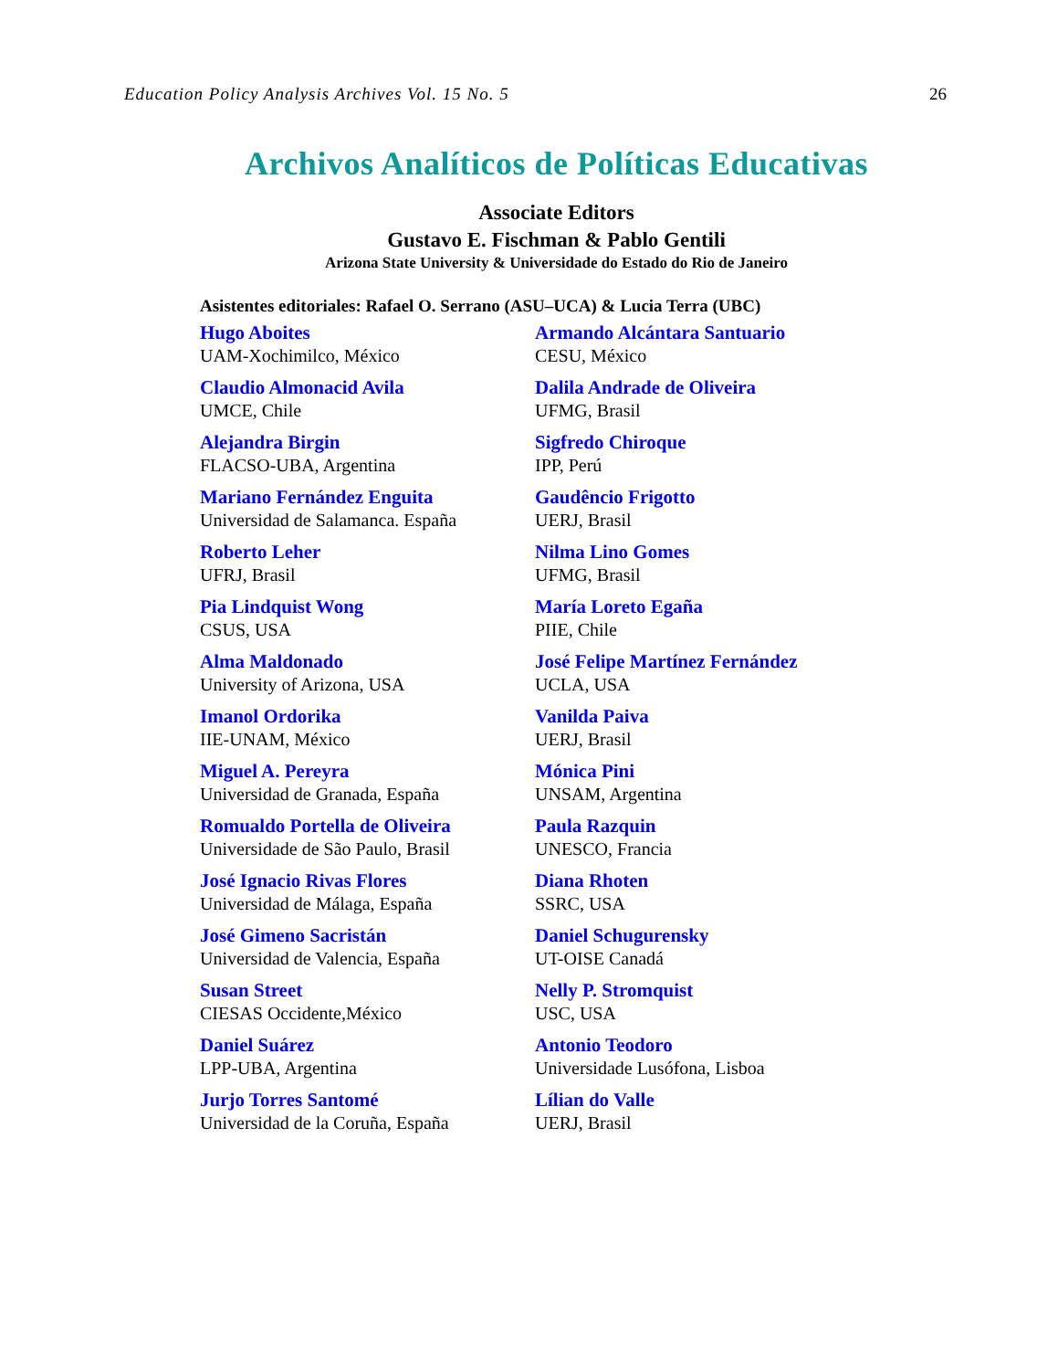Education Policy Analysis Archives Vol. 15 No. 5 26
Archivos Analíticos de Políticas Educativas
Associate Editors
Gustavo E. Fischman & Pablo Gentili
Arizona State University & Universidade do Estado do Rio de Janeiro
Asistentes editoriales: Rafael O. Serrano (ASU–UCA) & Lucia Terra (UBC)
Hugo Aboites
UAM-Xochimilco, México
Armando Alcántara Santuario
CESU, México
Claudio Almonacid Avila
UMCE, Chile
Dalila Andrade de Oliveira
UFMG, Brasil
Alejandra Birgin
FLACSO-UBA, Argentina
Sigfredo Chiroque
IPP, Perú
Mariano Fernández Enguita
Universidad de Salamanca. España
Gaudêncio Frigotto
UERJ, Brasil
Roberto Leher
UFRJ, Brasil
Nilma Lino Gomes
UFMG, Brasil
Pia Lindquist Wong
CSUS, USA
María Loreto Egaña
PIIE, Chile
Alma Maldonado
University of Arizona, USA
José Felipe Martínez Fernández
UCLA, USA
Imanol Ordorika
IIE-UNAM, México
Vanilda Paiva
UERJ, Brasil
Miguel A. Pereyra
Universidad de Granada, España
Mónica Pini
UNSAM, Argentina
Romualdo Portella de Oliveira
Universidade de São Paulo, Brasil
Paula Razquin
UNESCO, Francia
José Ignacio Rivas Flores
Universidad de Málaga, España
Diana Rhoten
SSRC, USA
José Gimeno Sacristán
Universidad de Valencia, España
Daniel Schugurensky
UT-OISE Canadá
Susan Street
CIESAS Occidente,México
Nelly P. Stromquist
USC, USA
Daniel Suárez
LPP-UBA, Argentina
Antonio Teodoro
Universidade Lusófona, Lisboa
Jurjo Torres Santomé
Universidad de la Coruña, España
Lílian do Valle
UERJ, Brasil